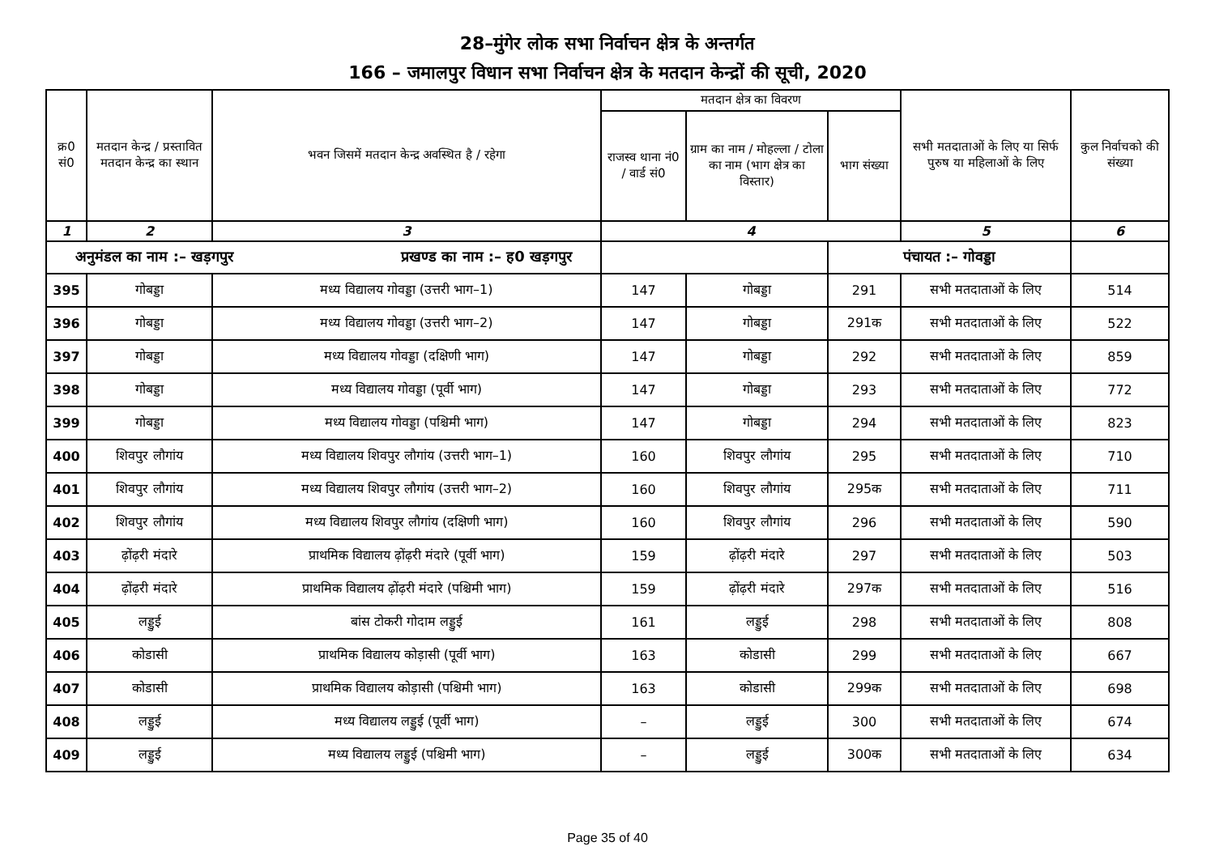28–मुंगेर लोक सभा निर्वाचन क्षेत्र के अन्तर्गत
166 – जमालपुर विधान सभा निर्वाचन क्षेत्र के मतदान केन्द्रों की सूची, 2020
| क्र0 सं0 | मतदान केन्द्र / प्रस्तावित मतदान केन्द्र का स्थान | भवन जिसमें मतदान केन्द्र अवस्थित है / रहेगा | मतदान क्षेत्र का विवरण | | | सभी मतदाताओं के लिए या सिर्फ पुरुष या महिलाओं के लिए | कुल निर्वाचको की संख्या |
| --- | --- | --- | --- | --- | --- | --- | --- |
| | | | राजस्व थाना नं0 / वार्ड सं0 | ग्राम का नाम / मोहल्ला / टोला का नाम (भाग क्षेत्र का विस्तार) | भाग संख्या | | |
| 1 | 2 | 3 | 4 | | | 5 | 6 |
| अनुमंडल का नाम :– खड़गपुर प्रखण्ड का नाम :– ह0 खड़गपुर | | | | | पंचायत :– गोवड्डा | | |
| 395 | गोबड्डा | मध्य विद्यालय गोवड्डा (उत्तरी भाग–1) | 147 | गोबड्डा | 291 | सभी मतदाताओं के लिए | 514 |
| 396 | गोबड्डा | मध्य विद्यालय गोवड्डा (उत्तरी भाग–2) | 147 | गोबड्डा | 291क | सभी मतदाताओं के लिए | 522 |
| 397 | गोबड्डा | मध्य विद्यालय गोवड्डा (दक्षिणी भाग) | 147 | गोबड्डा | 292 | सभी मतदाताओं के लिए | 859 |
| 398 | गोबड्डा | मध्य विद्यालय गोवड्डा (पूर्वी भाग) | 147 | गोबड्डा | 293 | सभी मतदाताओं के लिए | 772 |
| 399 | गोबड्डा | मध्य विद्यालय गोवड्डा (पश्चिमी भाग) | 147 | गोबड्डा | 294 | सभी मतदाताओं के लिए | 823 |
| 400 | शिवपुर लौगांय | मध्य विद्यालय शिवपुर लौगांय (उत्तरी भाग–1) | 160 | शिवपुर लौगांय | 295 | सभी मतदाताओं के लिए | 710 |
| 401 | शिवपुर लौगांय | मध्य विद्यालय शिवपुर लौगांय (उत्तरी भाग–2) | 160 | शिवपुर लौगांय | 295क | सभी मतदाताओं के लिए | 711 |
| 402 | शिवपुर लौगांय | मध्य विद्यालय शिवपुर लौगांय (दक्षिणी भाग) | 160 | शिवपुर लौगांय | 296 | सभी मतदाताओं के लिए | 590 |
| 403 | ढ़ोंढ़री मंदारे | प्राथमिक विद्यालय ढ़ोंढ़री मंदारे (पूर्वी भाग) | 159 | ढ़ोंढ़री मंदारे | 297 | सभी मतदाताओं के लिए | 503 |
| 404 | ढ़ोंढ़री मंदारे | प्राथमिक विद्यालय ढ़ोंढ़री मंदारे (पश्चिमी भाग) | 159 | ढ़ोंढ़री मंदारे | 297क | सभी मतदाताओं के लिए | 516 |
| 405 | लड्डुई | बांस टोकरी गोदाम लड्डुई | 161 | लड्डुई | 298 | सभी मतदाताओं के लिए | 808 |
| 406 | कोडासी | प्राथमिक विद्यालय कोड़ासी (पूर्वी भाग) | 163 | कोडासी | 299 | सभी मतदाताओं के लिए | 667 |
| 407 | कोडासी | प्राथमिक विद्यालय कोड़ासी (पश्चिमी भाग) | 163 | कोडासी | 299क | सभी मतदाताओं के लिए | 698 |
| 408 | लड्डुई | मध्य विद्यालय लड्डुई (पूर्वी भाग) | – | लड्डुई | 300 | सभी मतदाताओं के लिए | 674 |
| 409 | लड्डुई | मध्य विद्यालय लड्डुई (पश्चिमी भाग) | – | लड्डुई | 300क | सभी मतदाताओं के लिए | 634 |
Page 35 of 40